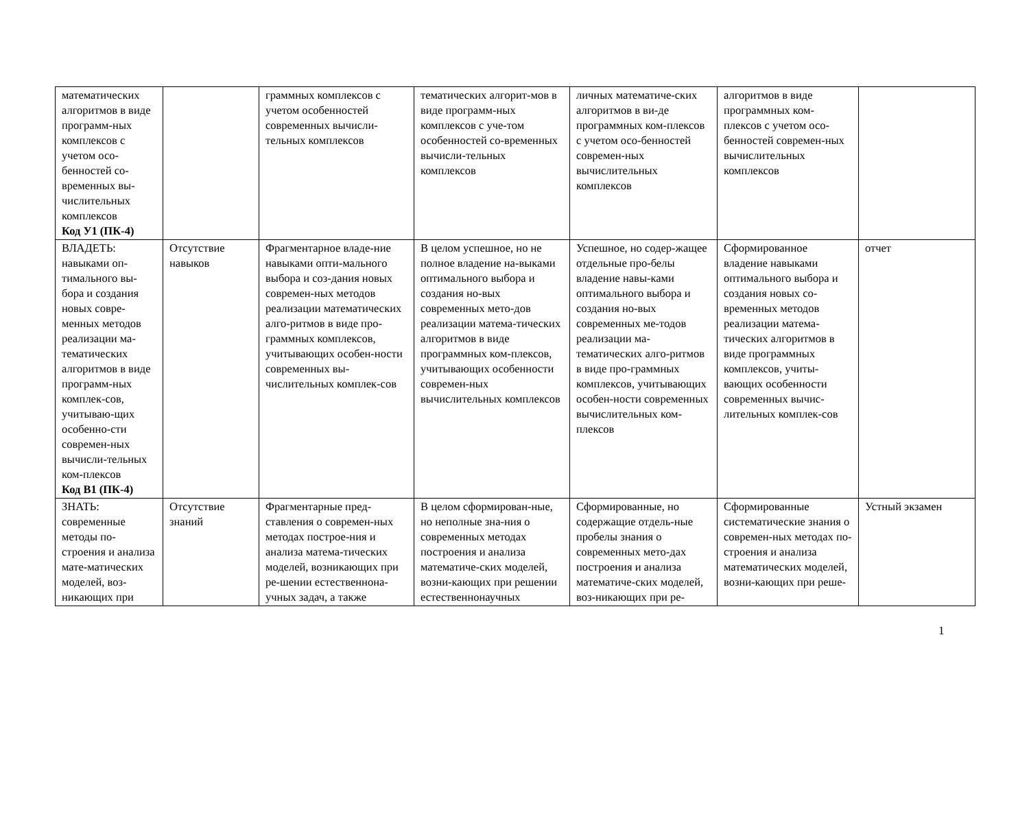| математических алгоритмов в виде программ-ных комплексов с учетом осо-бенностей со-временных вы-числительных комплексов Код У1 (ПК-4) | | граммных комплексов с учетом особенностей современных вычисли-тельных комплексов | тематических алгорит-мов в виде программ-ных комплексов с уче-том особенностей со-временных вычисли-тельных комплексов | личных математиче-ских алгоритмов в ви-де программных ком-плексов с учетом осо-бенностей современ-ных вычислительных комплексов | алгоритмов в виде программных ком-плексов с учетом осо-бенностей современ-ных вычислительных комплексов | |
| ВЛАДЕТЬ: навыками оп-тимального вы-бора и создания новых совре-менных методов реализации ма-тематических алгоритмов в виде программ-ных комплек-сов, учитываю-щих особенно-сти современ-ных вычисли-тельных ком-плексов Код В1 (ПК-4) | Отсутствие навыков | Фрагментарное владе-ние навыками опти-мального выбора и соз-дания новых современ-ных методов реализации математических алго-ритмов в виде про-граммных комплексов, учитывающих особен-ности современных вы-числительных комплек-сов | В целом успешное, но не полное владение на-выками оптимального выбора и создания но-вых современных мето-дов реализации матема-тических алгоритмов в виде программных ком-плексов, учитывающих особенности современ-ных вычислительных комплексов | Успешное, но содер-жащее отдельные про-белы владение навы-ками оптимального выбора и создания но-вых современных ме-тодов реализации ма-тематических алго-ритмов в виде про-граммных комплексов, учитывающих особен-ности современных вычислительных ком-плексов | Сформированное владение навыками оптимального выбора и создания новых со-временных методов реализации матема-тических алгоритмов в виде программных комплексов, учиты-вающих особенности современных вычис-лительных комплек-сов | отчет |
| ЗНАТЬ: современные методы по-строения и анализа мате-матических моделей, воз-никающих при | Отсутствие знаний | Фрагментарные пред-ставления о современ-ных методах построе-ния и анализа матема-тических моделей, возникающих при ре-шении естественнона-учных задач, а также | В целом сформирован-ные, но неполные зна-ния о современных методах построения и анализа математиче-ских моделей, возни-кающих при решении естественнонаучных | Сформированные, но содержащие отдель-ные пробелы знания о современных мето-дах построения и анализа математиче-ских моделей, воз-никающих при ре- | Сформированные систематические знания о современ-ных методах по-строения и анализа математических моделей, возни-кающих при реше- | Устный экзамен |
1